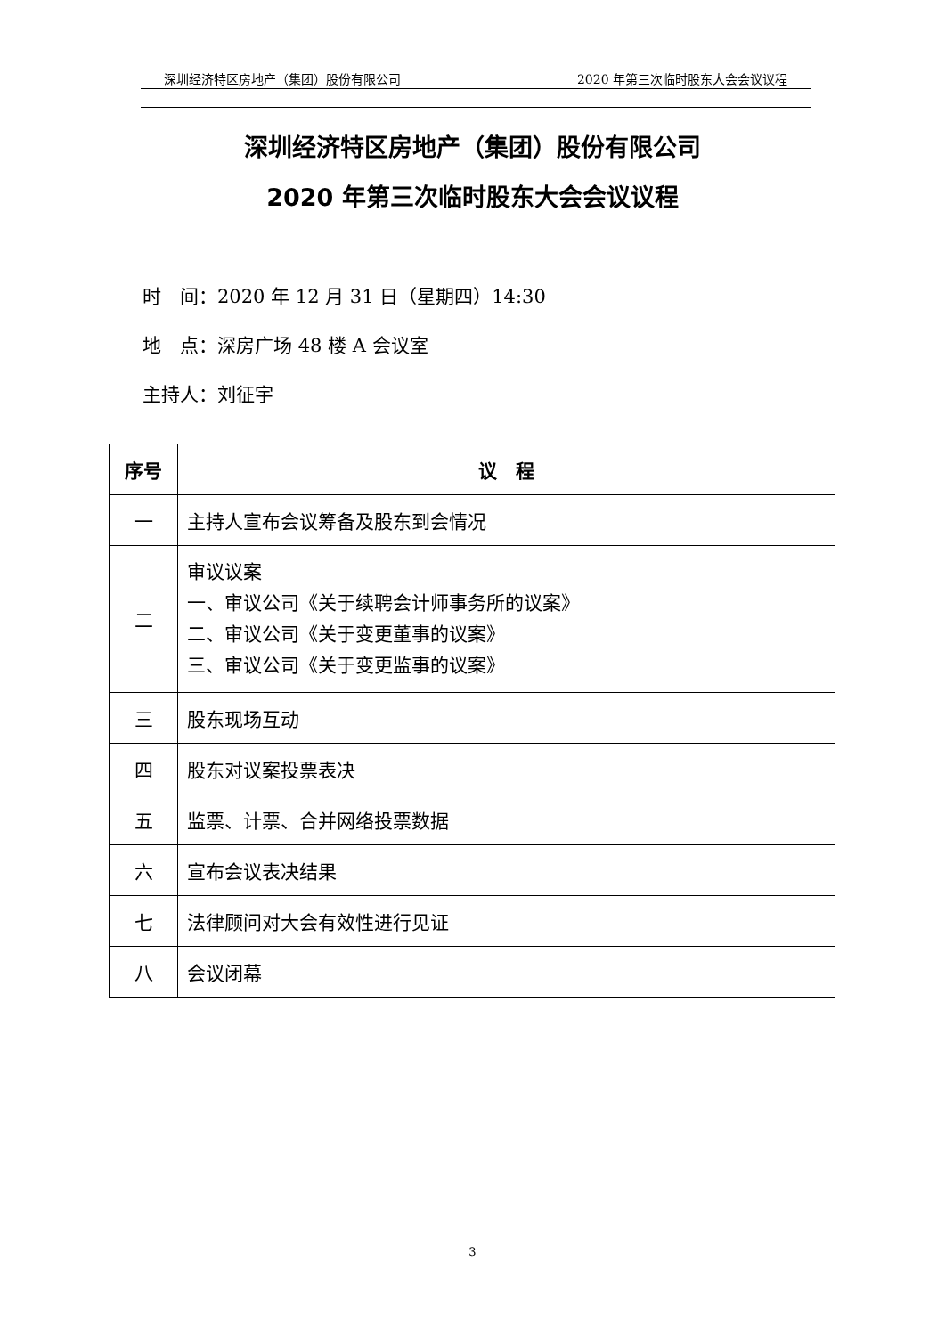深圳经济特区房地产（集团）股份有限公司 2020 年第三次临时股东大会会议议程
深圳经济特区房地产（集团）股份有限公司
2020 年第三次临时股东大会会议议程
时　间：2020 年 12 月 31 日（星期四）14:30
地　点：深房广场 48 楼 A 会议室
主持人：刘征宇
| 序号 | 议 程 |
| --- | --- |
| 一 | 主持人宣布会议筹备及股东到会情况 |
| 二 | 审议议案 一、审议公司《关于续聘会计师事务所的议案》 二、审议公司《关于变更董事的议案》 三、审议公司《关于变更监事的议案》 |
| 三 | 股东现场互动 |
| 四 | 股东对议案投票表决 |
| 五 | 监票、计票、合并网络投票数据 |
| 六 | 宣布会议表决结果 |
| 七 | 法律顾问对大会有效性进行见证 |
| 八 | 会议闭幕 |
3